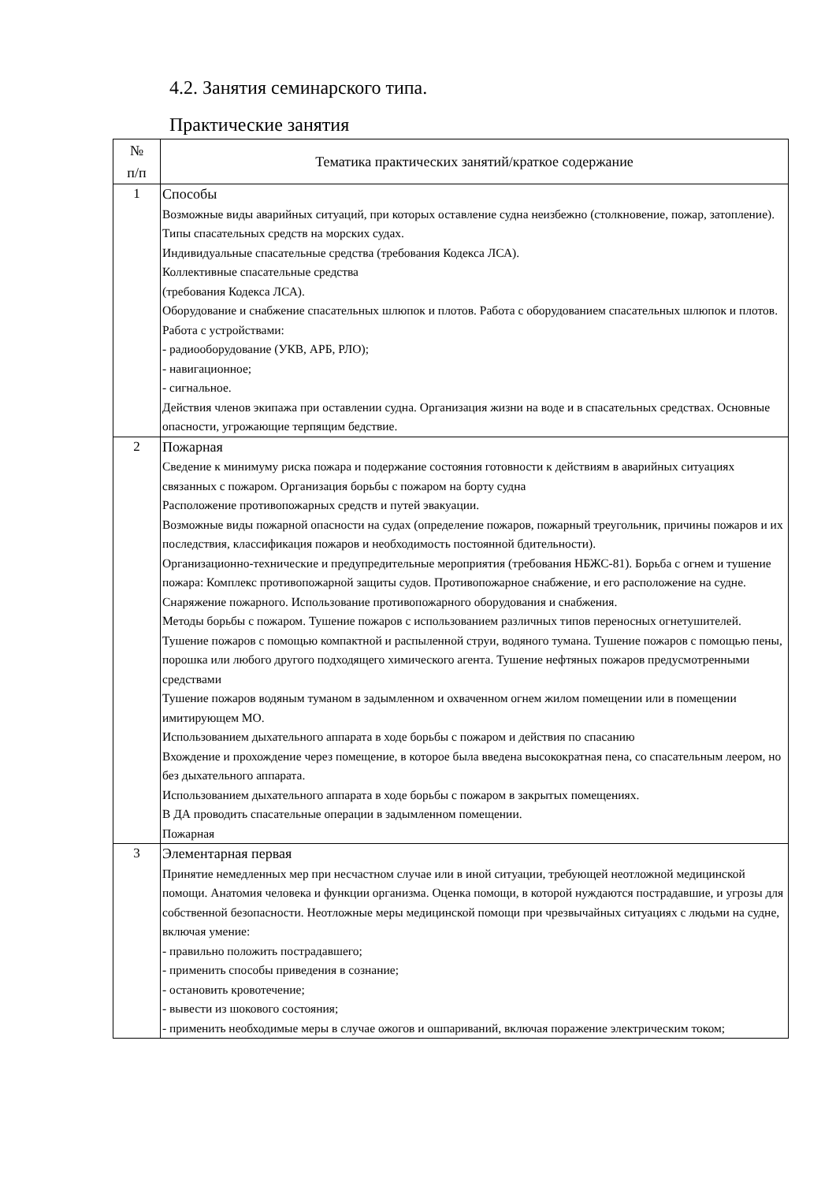4.2. Занятия семинарского типа.
Практические занятия
| № п/п | Тематика практических занятий/краткое содержание |
| --- | --- |
| 1 | Способы Возможные виды аварийных ситуаций, при которых оставление судна неизбежно (столкновение, пожар, затопление). Типы спасательных средств на морских судах. Индивидуальные спасательные средства (требования Кодекса ЛСА). Коллективные спасательные средства (требования Кодекса ЛСА). Оборудование и снабжение спасательных шлюпок и плотов. Работа с оборудованием спасательных шлюпок и плотов. Работа с устройствами: - радиооборудование (УКВ, АРБ, РЛО); - навигационное; - сигнальное. Действия членов экипажа при оставлении судна. Организация жизни на воде и в спасательных средствах. Основные опасности, угрожающие терпящим бедствие. |
| 2 | Пожарная Сведение к минимуму риска пожара и подержание состояния готовности к действиям в аварийных ситуациях связанных с пожаром. Организация борьбы с пожаром на борту судна Расположение противопожарных средств и путей эвакуации. Возможные виды пожарной опасности на судах (определение пожаров, пожарный треугольник, причины пожаров и их последствия, классификация пожаров и необходимость постоянной бдительности). Организационно-технические и предупредительные мероприятия (требования НБЖС-81). Борьба с огнем и тушение пожара: Комплекс противопожарной защиты судов. Противопожарное снабжение, и его расположение на судне. Снаряжение пожарного. Использование противопожарного оборудования и снабжения. Методы борьбы с пожаром. Тушение пожаров с использованием различных типов переносных огнетушителей. Тушение пожаров с помощью компактной и распыленной струи, водяного тумана. Тушение пожаров с помощью пены, порошка или любого другого подходящего химического агента. Тушение нефтяных пожаров предусмотренными средствами Тушение пожаров водяным туманом в задымленном и охваченном огнем жилом помещении или в помещении имитирующем МО. Использованием дыхательного аппарата в ходе борьбы с пожаром и действия по спасанию Вхождение и прохождение через помещение, в которое была введена высокократная пена, со спасательным леером, но без дыхательного аппарата. Использованием дыхательного аппарата в ходе борьбы с пожаром в закрытых помещениях. В ДА проводить спасательные операции в задымленном помещении. Пожарная |
| 3 | Элементарная первая Принятие немедленных мер при несчастном случае или в иной ситуации, требующей неотложной медицинской помощи. Анатомия человека и функции организма. Оценка помощи, в которой нуждаются пострадавшие, и угрозы для собственной безопасности. Неотложные меры медицинской помощи при чрезвычайных ситуациях с людьми на судне, включая умение: - правильно положить пострадавшего; - применить способы приведения в сознание; - остановить кровотечение; - вывести из шокового состояния; - применить необходимые меры в случае ожогов и ошпариваний, включая поражение электрическим током; |